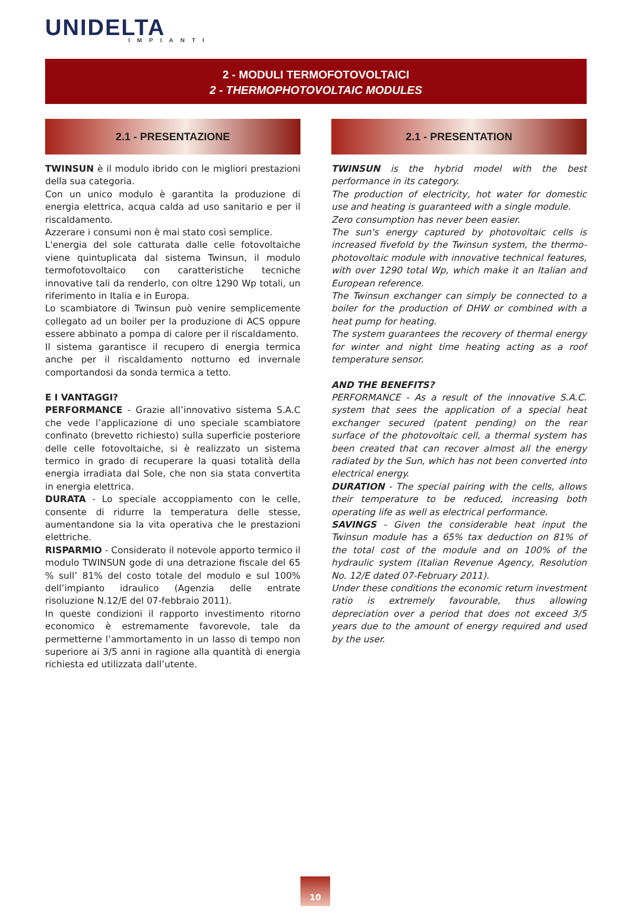UNIDELTA
IMPIANTI
2 - MODULI TERMOFOTOVOLTAICI
2 - THERMOPHOTOVOLTAIC MODULES
2.1 - PRESENTAZIONE
TWINSUN è il modulo ibrido con le migliori prestazioni della sua categoria.
Con un unico modulo è garantita la produzione di energia elettrica, acqua calda ad uso sanitario e per il riscaldamento.
Azzerare i consumi non è mai stato così semplice.
L'energia del sole catturata dalle celle fotovoltaiche viene quintuplicata dal sistema Twinsun, il modulo termofotovoltaico con caratteristiche tecniche innovative tali da renderlo, con oltre 1290 Wp totali, un riferimento in Italia e in Europa.
Lo scambiatore di Twinsun può venire semplicemente collegato ad un boiler per la produzione di ACS oppure essere abbinato a pompa di calore per il riscaldamento.
Il sistema garantisce il recupero di energia termica anche per il riscaldamento notturno ed invernale comportandosi da sonda termica a tetto.
E I VANTAGGI?
PERFORMANCE - Grazie all’innovativo sistema S.A.C che vede l’applicazione di uno speciale scambiatore confinato (brevetto richiesto) sulla superficie posteriore delle celle fotovoltaiche, si è realizzato un sistema termico in grado di recuperare la quasi totalità della energia irradiata dal Sole, che non sia stata convertita in energia elettrica.
DURATA - Lo speciale accoppiamento con le celle, consente di ridurre la temperatura delle stesse, aumentandone sia la vita operativa che le prestazioni elettriche.
RISPARMIO - Considerato il notevole apporto termico il modulo TWINSUN gode di una detrazione fiscale del 65 % sull’ 81% del costo totale del modulo e sul 100% dell’impianto idraulico (Agenzia delle entrate risoluzione N.12/E del 07-febbraio 2011).
In queste condizioni il rapporto investimento ritorno economico è estremamente favorevole, tale da permetterne l’ammortamento in un lasso di tempo non superiore ai 3/5 anni in ragione alla quantità di energia richiesta ed utilizzata dall’utente.
2.1 - PRESENTATION
TWINSUN is the hybrid model with the best performance in its category.
The production of electricity, hot water for domestic use and heating is guaranteed with a single module.
Zero consumption has never been easier.
The sun's energy captured by photovoltaic cells is increased fivefold by the Twinsun system, the thermo-photovoltaic module with innovative technical features, with over 1290 total Wp, which make it an Italian and European reference.
The Twinsun exchanger can simply be connected to a boiler for the production of DHW or combined with a heat pump for heating.
The system guarantees the recovery of thermal energy for winter and night time heating acting as a roof temperature sensor.
AND THE BENEFITS?
PERFORMANCE - As a result of the innovative S.A.C. system that sees the application of a special heat exchanger secured (patent pending) on the rear surface of the photovoltaic cell, a thermal system has been created that can recover almost all the energy radiated by the Sun, which has not been converted into electrical energy.
DURATION - The special pairing with the cells, allows their temperature to be reduced, increasing both operating life as well as electrical performance.
SAVINGS - Given the considerable heat input the Twinsun module has a 65% tax deduction on 81% of the total cost of the module and on 100% of the hydraulic system (Italian Revenue Agency, Resolution No. 12/E dated 07-February 2011).
Under these conditions the economic return investment ratio is extremely favourable, thus allowing depreciation over a period that does not exceed 3/5 years due to the amount of energy required and used by the user.
10